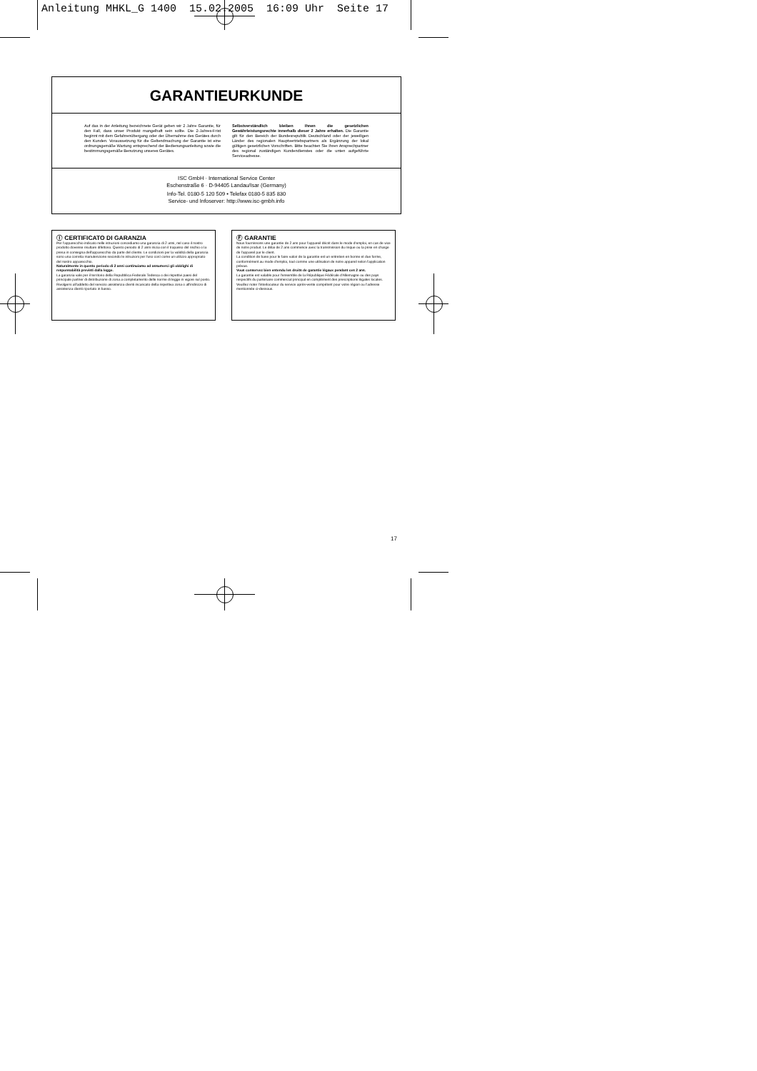Anleitung MHKL_G 1400 15.02.2005 16:09 Uhr Seite 17
GARANTIEURKUNDE
Auf das in der Anleitung bezeichnete Gerät geben wir 2 Jahre Garantie, für den Fall, dass unser Produkt mangelhaft sein sollte. Die 2-Jahres-Frist beginnt mit dem Gefahrenübergang oder der Übernahme des Gerätes durch den Kunden. Voraussetzung für die Geltendmachung der Garantie ist eine ordnungsgemäße Wartung entsprechend der Bedienungsanleitung sowie die bestimmungsgemäße Benutzung unseres Gerätes.
Selbstverständlich bleiben Ihnen die gesetzlichen Gewährleistungsrechte innerhalb dieser 2 Jahre erhalten. Die Garantie gilt für den Bereich der Bundesrepublik Deutschland oder der jeweiligen Länder des regionalen Hauptvertriebspartners als Ergänzung der lokal gültigen gesetzlichen Vorschriften. Bitte beachten Sie Ihren Ansprechpartner des regional zuständigen Kundendienstes oder die unten aufgeführte Serviceadresse.
ISC GmbH · International Service Center
Eschenstraße 6 · D-94405 Landau/Isar (Germany)
Info-Tel. 0180-5 120 509 • Telefax 0180-5 835 830
Service- und Infoserver: http://www.isc-gmbh.info
Ⓘ CERTIFICATO DI GARANZIA
Per l'apparecchio indicato nelle istruzioni concediamo una garanzia di 2 anni, nel caso il nostro prodotto dovesse risultare difettoso. Questo periodo di 2 anni inizia con il trapasso del rischio o la presa in consegna dell'apparecchio da parte del cliente. Le condizioni per la validità della garanzia sono una corretta manutenzione secondo le istruzioni per l'uso così come un utilizzo appropriato del nostro apparecchio.
Naturalmente in questo periodo di 2 anni continuiamo ad assumerci gli obblighi di responsabilità previsti dalla legge.
La garanzia vale per il territorio della Repubblica Federale Tedesca o dei rispettivi paesi del principale partner di distribuzione di zona a completamento delle norme di legge in vigore sul posto. Rivolgersi all'addetto del servizio assistenza clienti incaricato della rispettiva zona o all'indirizzo di assistenza clienti riportato in basso.
Ⓕ GARANTIE
Nous fournissons une garantie de 2 ans pour l'appareil décrit dans le mode d'emploi, en cas de vice de notre produit. Le délai de 2 ans commence avec la transmission du risque ou la prise en charge de l'appareil par le client.
La condition de base pour le faire valoir de la garantie est un entretien en bonne et due forme, conformément au mode d'emploi, tout comme une utilisation de notre appareil selon l'application prévue.
Vous conservez bien entendu les droits de garantie légaux pendant ces 2 ans.
La garantie est valable pour l'ensemble de la République Fédérale d'Allemagne ou des pays respectifs du partenaire commercial principal en complément des prescriptions légales locales. Veuillez noter l'interlocuteur du service après-vente compétent pour votre région ou l'adresse mentionnée ci-dessous.
17